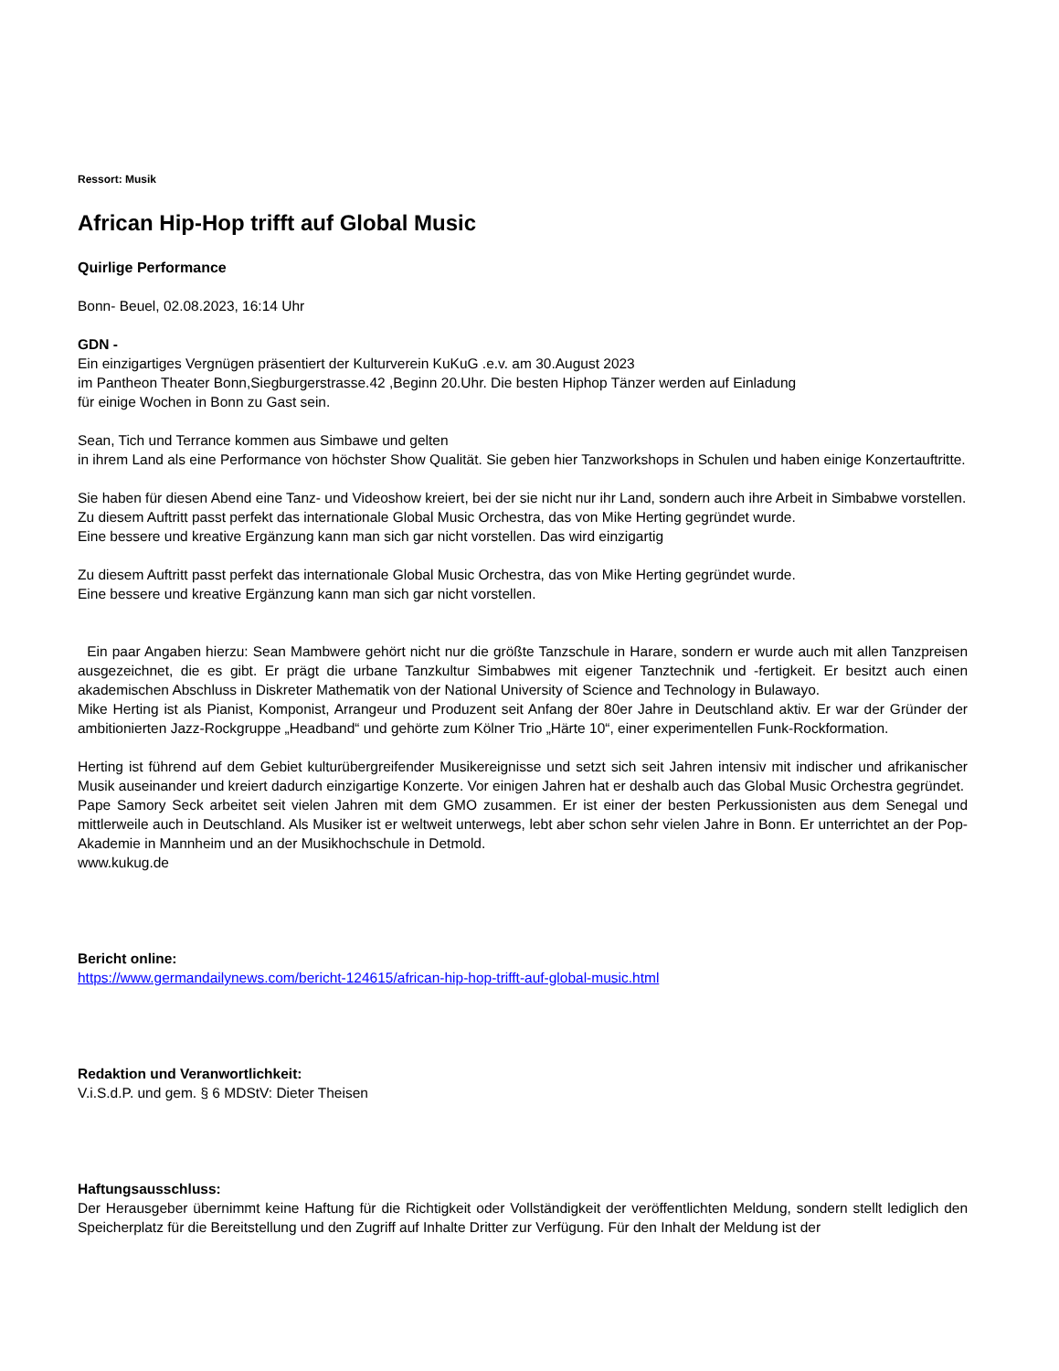Ressort: Musik
African Hip-Hop trifft auf Global Music
Quirlige Performance
Bonn- Beuel, 02.08.2023, 16:14 Uhr
GDN -
Ein einzigartiges Vergnügen präsentiert der Kulturverein KuKuG .e.v. am 30.August 2023
im Pantheon Theater Bonn,Siegburgerstrasse.42 ,Beginn 20.Uhr. Die besten Hiphop Tänzer werden auf Einladung
für einige Wochen in Bonn zu Gast sein.
Sean, Tich und Terrance kommen aus Simbawe und gelten
in ihrem Land als eine Performance von höchster Show Qualität. Sie geben hier Tanzworkshops in Schulen und haben einige Konzertauftritte.
Sie haben für diesen Abend eine Tanz- und Videoshow kreiert, bei der sie nicht nur ihr Land, sondern auch ihre Arbeit in Simbabwe vorstellen.
Zu diesem Auftritt passt perfekt das internationale Global Music Orchestra, das von Mike Herting gegründet wurde.
Eine bessere und kreative Ergänzung kann man sich gar nicht vorstellen. Das wird einzigartig
Zu diesem Auftritt passt perfekt das internationale Global Music Orchestra, das von Mike Herting gegründet wurde.
Eine bessere und kreative Ergänzung kann man sich gar nicht vorstellen.
Ein paar Angaben hierzu: Sean Mambwere gehört nicht nur die größte Tanzschule in Harare, sondern er wurde auch mit allen Tanzpreisen ausgezeichnet, die es gibt. Er prägt die urbane Tanzkultur Simbabwes mit eigener Tanztechnik und -fertigkeit. Er besitzt auch einen akademischen Abschluss in Diskreter Mathematik von der National University of Science and Technology in Bulawayo.
Mike Herting ist als Pianist, Komponist, Arrangeur und Produzent seit Anfang der 80er Jahre in Deutschland aktiv. Er war der Gründer der ambitionierten Jazz-Rockgruppe „Headband“ und gehörte zum Kölner Trio „Härte 10“, einer experimentellen Funk-Rockformation.
Herting ist führend auf dem Gebiet kulturübergreifender Musikereignisse und setzt sich seit Jahren intensiv mit indischer und afrikanischer Musik auseinander und kreiert dadurch einzigartige Konzerte. Vor einigen Jahren hat er deshalb auch das Global Music Orchestra gegründet.
Pape Samory Seck arbeitet seit vielen Jahren mit dem GMO zusammen. Er ist einer der besten Perkussionisten aus dem Senegal und mittlerweile auch in Deutschland. Als Musiker ist er weltweit unterwegs, lebt aber schon sehr vielen Jahre in Bonn. Er unterrichtet an der Pop-Akademie in Mannheim und an der Musikhochschule in Detmold.
www.kukug.de
Bericht online:
https://www.germandailynews.com/bericht-124615/african-hip-hop-trifft-auf-global-music.html
Redaktion und Veranwortlichkeit:
V.i.S.d.P. und gem. § 6 MDStV: Dieter Theisen
Haftungsausschluss:
Der Herausgeber übernimmt keine Haftung für die Richtigkeit oder Vollständigkeit der veröffentlichten Meldung, sondern stellt lediglich den Speicherplatz für die Bereitstellung und den Zugriff auf Inhalte Dritter zur Verfügung. Für den Inhalt der Meldung ist der